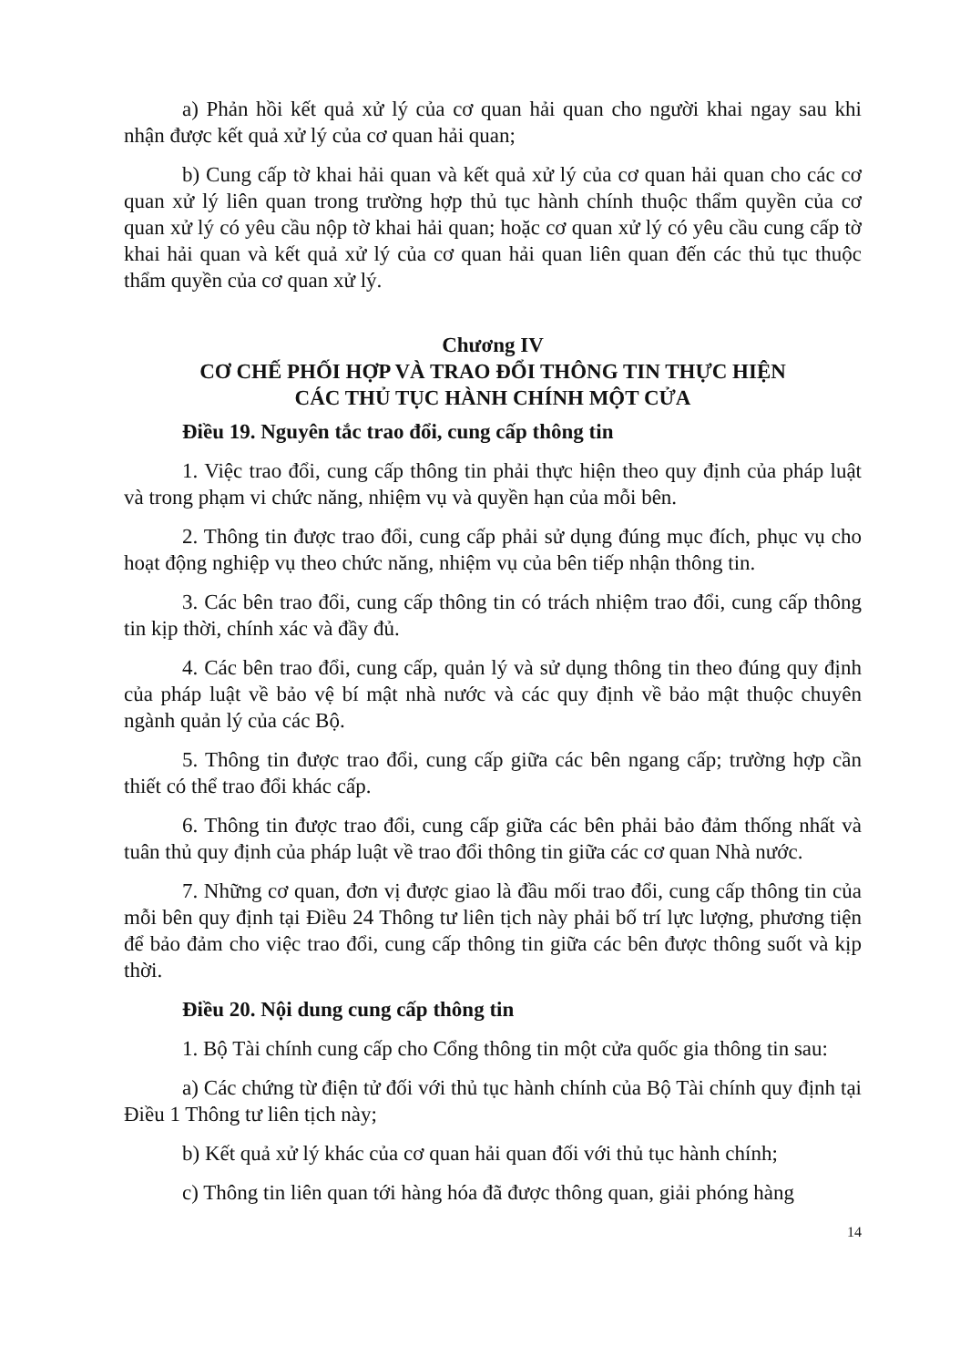a) Phản hồi kết quả xử lý của cơ quan hải quan cho người khai ngay sau khi nhận được kết quả xử lý của cơ quan hải quan;
b) Cung cấp tờ khai hải quan và kết quả xử lý của cơ quan hải quan cho các cơ quan xử lý liên quan trong trường hợp thủ tục hành chính thuộc thẩm quyền của cơ quan xử lý có yêu cầu nộp tờ khai hải quan; hoặc cơ quan xử lý có yêu cầu cung cấp tờ khai hải quan và kết quả xử lý của cơ quan hải quan liên quan đến các thủ tục thuộc thẩm quyền của cơ quan xử lý.
Chương IV
CƠ CHẾ PHỐI HỢP VÀ TRAO ĐỔI THÔNG TIN THỰC HIỆN
CÁC THỦ TỤC HÀNH CHÍNH MỘT CỬA
Điều 19. Nguyên tắc trao đổi, cung cấp thông tin
1. Việc trao đổi, cung cấp thông tin phải thực hiện theo quy định của pháp luật và trong phạm vi chức năng, nhiệm vụ và quyền hạn của mỗi bên.
2. Thông tin được trao đổi, cung cấp phải sử dụng đúng mục đích, phục vụ cho hoạt động nghiệp vụ theo chức năng, nhiệm vụ của bên tiếp nhận thông tin.
3. Các bên trao đổi, cung cấp thông tin có trách nhiệm trao đổi, cung cấp thông tin kịp thời, chính xác và đầy đủ.
4. Các bên trao đổi, cung cấp, quản lý và sử dụng thông tin theo đúng quy định của pháp luật về bảo vệ bí mật nhà nước và các quy định về bảo mật thuộc chuyên ngành quản lý của các Bộ.
5. Thông tin được trao đổi, cung cấp giữa các bên ngang cấp; trường hợp cần thiết có thể trao đổi khác cấp.
6. Thông tin được trao đổi, cung cấp giữa các bên phải bảo đảm thống nhất và tuân thủ quy định của pháp luật về trao đổi thông tin giữa các cơ quan Nhà nước.
7. Những cơ quan, đơn vị được giao là đầu mối trao đổi, cung cấp thông tin của mỗi bên quy định tại Điều 24 Thông tư liên tịch này phải bố trí lực lượng, phương tiện để bảo đảm cho việc trao đổi, cung cấp thông tin giữa các bên được thông suốt và kịp thời.
Điều 20. Nội dung cung cấp thông tin
1. Bộ Tài chính cung cấp cho Cổng thông tin một cửa quốc gia thông tin sau:
a) Các chứng từ điện tử đối với thủ tục hành chính của Bộ Tài chính quy định tại Điều 1 Thông tư liên tịch này;
b) Kết quả xử lý khác của cơ quan hải quan đối với thủ tục hành chính;
c) Thông tin liên quan tới hàng hóa đã được thông quan, giải phóng hàng
14